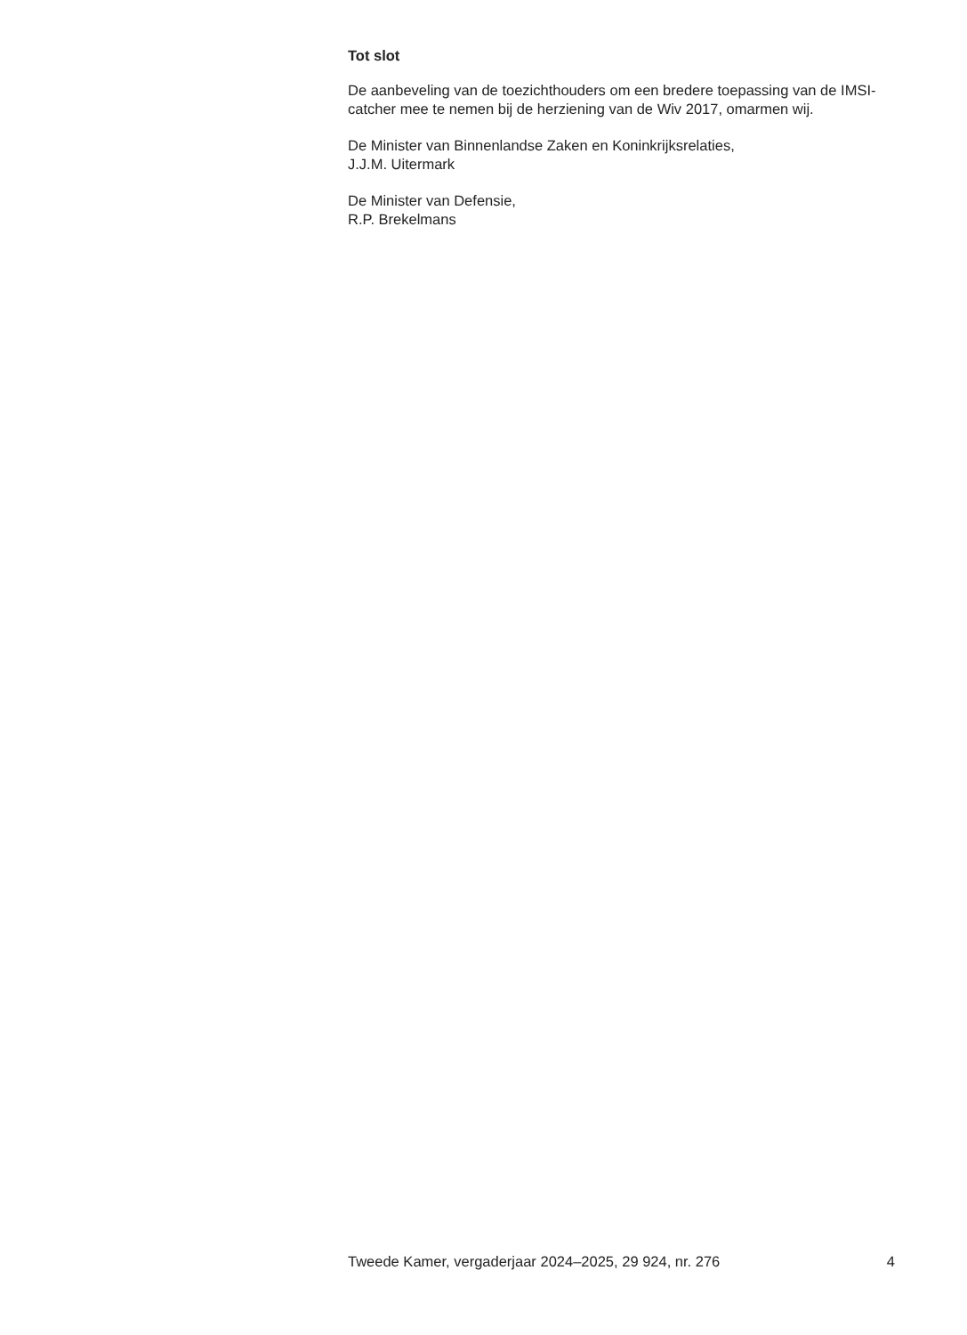Tot slot
De aanbeveling van de toezichthouders om een bredere toepassing van de IMSI-catcher mee te nemen bij de herziening van de Wiv 2017, omarmen wij.
De Minister van Binnenlandse Zaken en Koninkrijksrelaties,
J.J.M. Uitermark
De Minister van Defensie,
R.P. Brekelmans
Tweede Kamer, vergaderjaar 2024–2025, 29 924, nr. 276 4